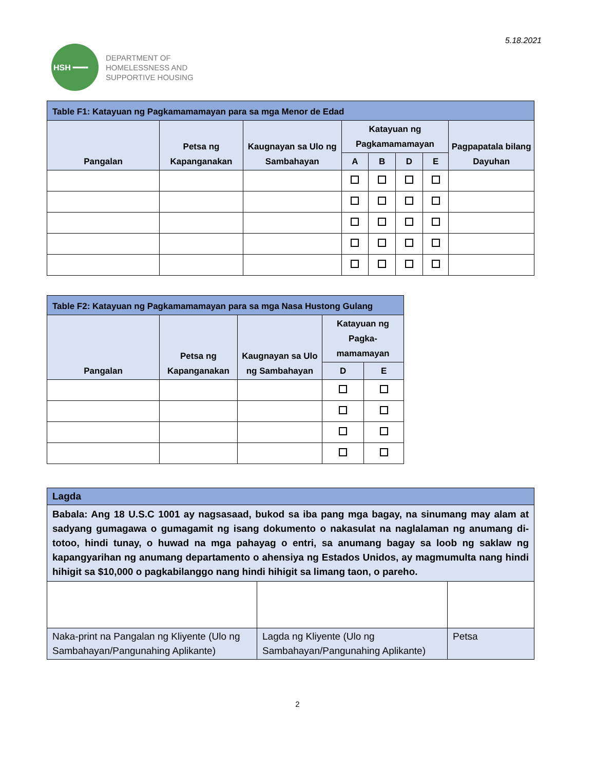HSH ━━╍
DEPARTMENT OF
HOMELESSNESS AND
SUPPORTIVE HOUSING
5.18.2021
| Table F1: Katayuan ng Pagkamamamayan para sa mga Menor de Edad | | | | | | | |
| --- | --- | --- | --- | --- | --- | --- | --- |
| Pangalan | Petsa ng Kapanganakan | Kaugnayan sa Ulo ng Sambahayan | Katayuan ng Pagkamamamayan | | | | Pagpapatala bilang Dayuhan |
| | | | A | B | D | E | |
| Table F2: Katayuan ng Pagkamamamayan para sa mga Nasa Hustong Gulang | | | | |
| --- | --- | --- | --- | --- |
| Pangalan | Petsa ng Kapanganakan | Kaugnayan sa Ulo ng Sambahayan | Katayuan ng Pagka-mamamayan | |
| | | | D | E |
| Lagda | | |
| Babala: Ang 18 U.S.C 1001 ay nagsasaad, bukod sa iba pang mga bagay, na sinumang may alam at sadyang gumagawa o gumagamit ng isang dokumento o nakasulat na naglalaman ng anumang di-totoo, hindi tunay, o huwad na mga pahayag o entri, sa anumang bagay sa loob ng saklaw ng kapangyarihan ng anumang departamento o ahensiya ng Estados Unidos, ay magmumulta nang hindi hihigit sa $10,000 o pagkabilanggo nang hindi hihigit sa limang taon, o pareho. | | |
| Naka-print na Pangalan ng Kliyente (Ulo ng Sambahayan/Pangunahing Aplikante) | Lagda ng Kliyente (Ulo ng Sambahayan/Pangunahing Aplikante) | Petsa |
2